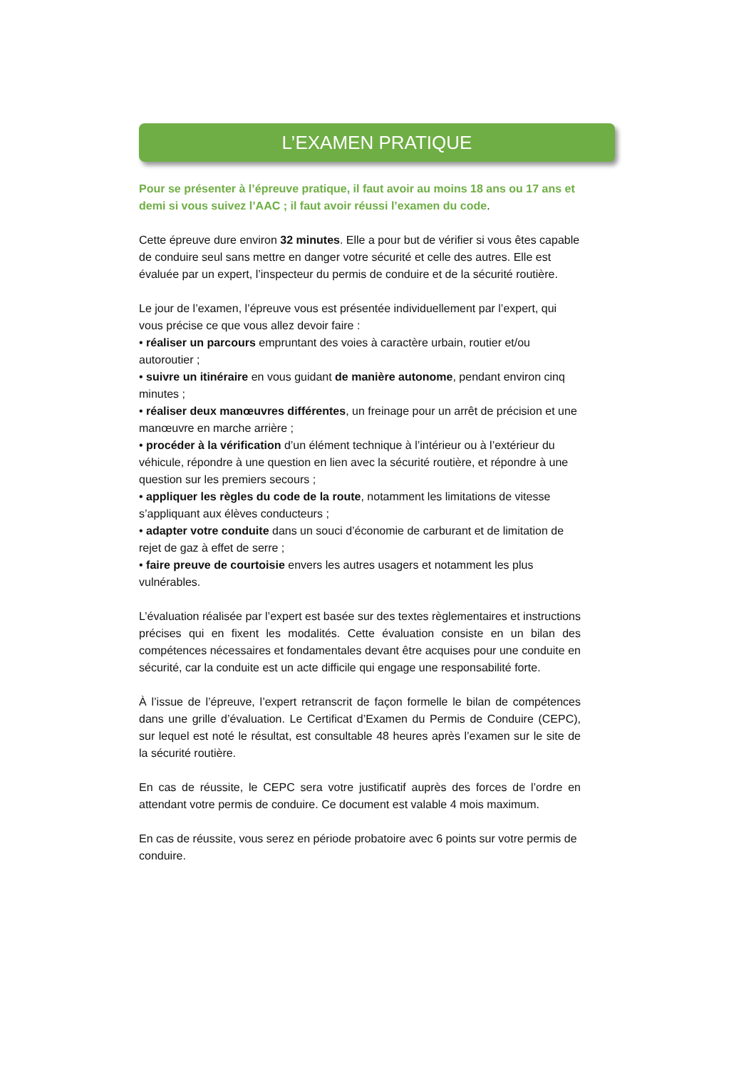L’EXAMEN PRATIQUE
Pour se présenter à l’épreuve pratique, il faut avoir au moins 18 ans ou 17 ans et demi si vous suivez l’AAC ; il faut avoir réussi l’examen du code.
Cette épreuve dure environ 32 minutes. Elle a pour but de vérifier si vous êtes capable de conduire seul sans mettre en danger votre sécurité et celle des autres. Elle est évaluée par un expert, l’inspecteur du permis de conduire et de la sécurité routière.
Le jour de l’examen, l’épreuve vous est présentée individuellement par l’expert, qui vous précise ce que vous allez devoir faire :
• réaliser un parcours empruntant des voies à caractère urbain, routier et/ou autoroutier ;
• suivre un itinéraire en vous guidant de manière autonome, pendant environ cinq minutes ;
• réaliser deux manœuvres différentes, un freinage pour un arrêt de précision et une manœuvre en marche arrière ;
• procéder à la vérification d’un élément technique à l’intérieur ou à l’extérieur du véhicule, répondre à une question en lien avec la sécurité routière, et répondre à une question sur les premiers secours ;
• appliquer les règles du code de la route, notamment les limitations de vitesse s’appliquant aux élèves conducteurs ;
• adapter votre conduite dans un souci d’économie de carburant et de limitation de rejet de gaz à effet de serre ;
• faire preuve de courtoisie envers les autres usagers et notamment les plus vulnérables.
L’évaluation réalisée par l’expert est basée sur des textes règlementaires et instructions précises qui en fixent les modalités. Cette évaluation consiste en un bilan des compétences nécessaires et fondamentales devant être acquises pour une conduite en sécurité, car la conduite est un acte difficile qui engage une responsabilité forte.
À l’issue de l’épreuve, l’expert retranscrit de façon formelle le bilan de compétences dans une grille d’évaluation. Le Certificat d’Examen du Permis de Conduire (CEPC), sur lequel est noté le résultat, est consultable 48 heures après l’examen sur le site de la sécurité routière.
En cas de réussite, le CEPC sera votre justificatif auprès des forces de l’ordre en attendant votre permis de conduire. Ce document est valable 4 mois maximum.
En cas de réussite, vous serez en période probatoire avec 6 points sur votre permis de conduire.